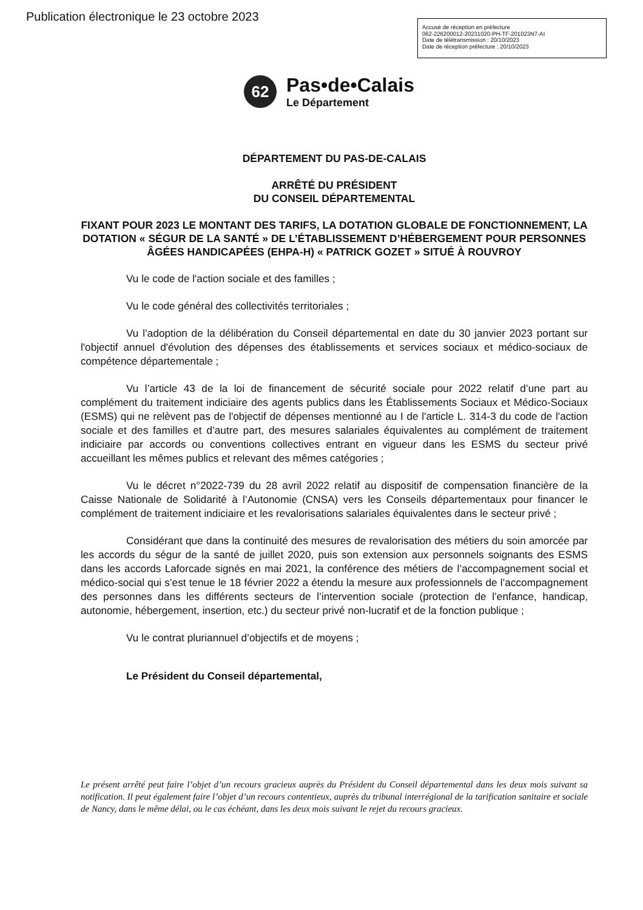Publication électronique le 23 octobre 2023
Accusé de réception en préfecture
062-226200012-20231020-PH-TF-201023N7-AI
Date de télétransmission : 20/10/2023
Date de réception préfecture : 20/10/2023
62
Pas•de•Calais
Le Département
DÉPARTEMENT DU PAS-DE-CALAIS
ARRÊTÉ DU PRÉSIDENT
DU CONSEIL DÉPARTEMENTAL
FIXANT POUR 2023 LE MONTANT DES TARIFS, LA DOTATION GLOBALE DE FONCTIONNEMENT, LA DOTATION « SÉGUR DE LA SANTÉ » DE L’ÉTABLISSEMENT D’HÉBERGEMENT POUR PERSONNES ÂGÉES HANDICAPÉES (EHPA-H) « PATRICK GOZET » SITUÉ À ROUVROY
Vu le code de l'action sociale et des familles ;
Vu le code général des collectivités territoriales ;
Vu l’adoption de la délibération du Conseil départemental en date du 30 janvier 2023 portant sur l'objectif annuel d'évolution des dépenses des établissements et services sociaux et médico-sociaux de compétence départementale ;
Vu l’article 43 de la loi de financement de sécurité sociale pour 2022 relatif d’une part au complément du traitement indiciaire des agents publics dans les Établissements Sociaux et Médico-Sociaux (ESMS) qui ne relèvent pas de l'objectif de dépenses mentionné au I de l'article L. 314-3 du code de l'action sociale et des familles et d’autre part, des mesures salariales équivalentes au complément de traitement indiciaire par accords ou conventions collectives entrant en vigueur dans les ESMS du secteur privé accueillant les mêmes publics et relevant des mêmes catégories ;
Vu le décret n°2022-739 du 28 avril 2022 relatif au dispositif de compensation financière de la Caisse Nationale de Solidarité à l’Autonomie (CNSA) vers les Conseils départementaux pour financer le complément de traitement indiciaire et les revalorisations salariales équivalentes dans le secteur privé ;
Considérant que dans la continuité des mesures de revalorisation des métiers du soin amorcée par les accords du ségur de la santé de juillet 2020, puis son extension aux personnels soignants des ESMS dans les accords Laforcade signés en mai 2021, la conférence des métiers de l’accompagnement social et médico-social qui s’est tenue le 18 février 2022 a étendu la mesure aux professionnels de l’accompagnement des personnes dans les différents secteurs de l’intervention sociale (protection de l’enfance, handicap, autonomie, hébergement, insertion, etc.) du secteur privé non-lucratif et de la fonction publique ;
Vu le contrat pluriannuel d’objectifs et de moyens ;
Le Président du Conseil départemental,
Le présent arrêté peut faire l’objet d’un recours gracieux auprès du Président du Conseil départemental dans les deux mois suivant sa notification. Il peut également faire l’objet d’un recours contentieux, auprès du tribunal interrégional de la tarification sanitaire et sociale de Nancy, dans le même délai, ou le cas échéant, dans les deux mois suivant le rejet du recours gracieux.